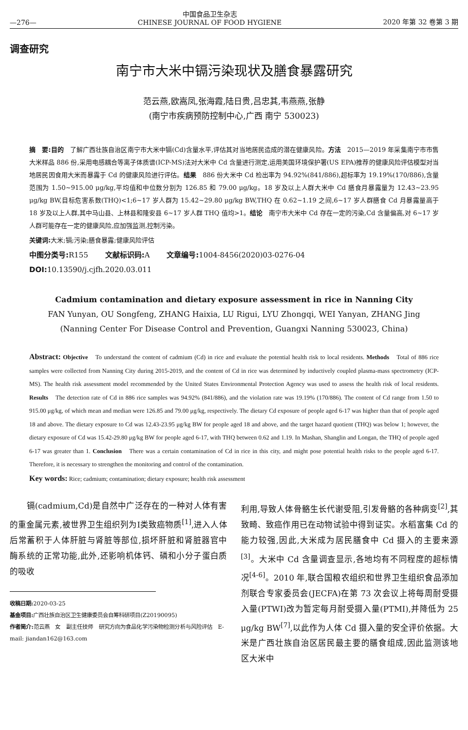—276— 中国食品卫生杂志
CHINESE JOURNAL OF FOOD HYGIENE 2020 年第 32 卷第 3 期
调查研究
南宁市大米中镉污染现状及膳食暴露研究
范云燕,欧嵩凤,张海霞,陆日贵,吕忠其,韦燕燕,张静
(南宁市疾病预防控制中心,广西 南宁 530023)
摘　要:目的　了解广西壮族自治区南宁市大米中镉(Cd)含量水平,评估其对当地居民造成的潜在健康风险。方法　2015—2019 年采集南宁市市售大米样品 886 份,采用电感耦合等离子体质谱(ICP-MS)法对大米中 Cd 含量进行测定,运用美国环境保护署(US EPA)推荐的健康风险评估模型对当地居民因食用大米而暴露于 Cd 的健康风险进行评估。结果　886 份大米中 Cd 检出率为 94.92%(841/886),超标率为 19.19%(170/886),含量范围为 1.50~915.00 μg/kg,平均值和中位数分别为 126.85 和 79.00 μg/kg。18 岁及以上人群大米中 Cd 膳食月暴露量为 12.43~23.95 μg/kg BW,目标危害系数(THQ)<1;6~17 岁人群为 15.42~29.80 μg/kg BW,THQ 在 0.62~1.19 之间,6~17 岁人群膳食 Cd 月暴露量高于 18 岁及以上人群,其中马山县、上林县和隆安县 6~17 岁人群 THQ 值均>1。结论　南宁市大米中 Cd 存在一定的污染,Cd 含量偏高,对 6~17 岁人群可能存在一定的健康风险,应加强监测,控制污染。
关键词: 大米;镉;污染;膳食暴露;健康风险评估
中图分类号: R155　　 文献标识码: A　　 文章编号: 1004-8456(2020)03-0276-04
DOI: 10.13590/j.cjfh.2020.03.011
Cadmium contamination and dietary exposure assessment in rice in Nanning City
FAN Yunyan, OU Songfeng, ZHANG Haixia, LU Rigui, LYU Zhongqi, WEI Yanyan, ZHANG Jing
(Nanning Center For Disease Control and Prevention, Guangxi Nanning 530023, China)
Abstract: Objective　To understand the content of cadmium (Cd) in rice and evaluate the potential health risk to local residents. Methods　Total of 886 rice samples were collected from Nanning City during 2015-2019, and the content of Cd in rice was determined by inductively coupled plasma-mass spectrometry (ICP-MS). The health risk assessment model recommended by the United States Environmental Protection Agency was used to assess the health risk of local residents. Results　The detection rate of Cd in 886 rice samples was 94.92% (841/886), and the violation rate was 19.19% (170/886). The content of Cd range from 1.50 to 915.00 μg/kg, of which mean and median were 126.85 and 79.00 μg/kg, respectively. The dietary Cd exposure of people aged 6-17 was higher than that of people aged 18 and above. The dietary exposure to Cd was 12.43-23.95 μg/kg BW for people aged 18 and above, and the target hazard quotient (THQ) was below 1; however, the dietary exposure of Cd was 15.42-29.80 μg/kg BW for people aged 6-17, with THQ between 0.62 and 1.19. In Mashan, Shanglin and Longan, the THQ of people aged 6-17 was greater than 1. Conclusion　There was a certain contamination of Cd in rice in this city, and might pose potential health risks to the people aged 6-17. Therefore, it is necessary to strengthen the monitoring and control of the contamination.
Key words: Rice; cadmium; contamination; dietary exposure; health risk assessment
　　镉(cadmium,Cd)是自然中广泛存在的一种对人体有害的重金属元素,被世界卫生组织列为Ⅰ类致癌物质<sup>[1]</sup>,进入人体后常蓄积于人体肝脏与肾脏等部位,损坏肝脏和肾脏器官中酶系统的正常功能,此外,还影响机体钙、磷和小分子蛋白质的吸收
收稿日期: 2020-03-25
基金项目: 广西壮族自治区卫生健康委员会自筹科研项目(Z20190095)
作者简介: 范云燕　女　副主任技师　研究方向为食品化学污染物检测分析与风险评估　E-mail: jiandan162@163.com
利用,导致人体骨骼生长代谢受阻,引发骨骼的各种病变<sup>[2]</sup>,其致畸、致癌作用已在动物试验中得到证实。水稻富集 Cd 的能力较强,因此,大米成为居民膳食中 Cd 摄入的主要来源<sup>[3]</sup>。大米中 Cd 含量调查显示,各地均有不同程度的超标情况<sup>[4-6]</sup>。2010 年,联合国粮农组织和世界卫生组织食品添加剂联合专家委员会(JECFA)在第 73 次会议上将每周耐受摄入量(PTWI)改为暂定每月耐受摄入量(PTMI),并降低为 25 μg/kg BW<sup>[7]</sup>,以此作为人体 Cd 摄入量的安全评价依据。大米是广西壮族自治区居民最主要的膳食组成,因此监测该地区大米中